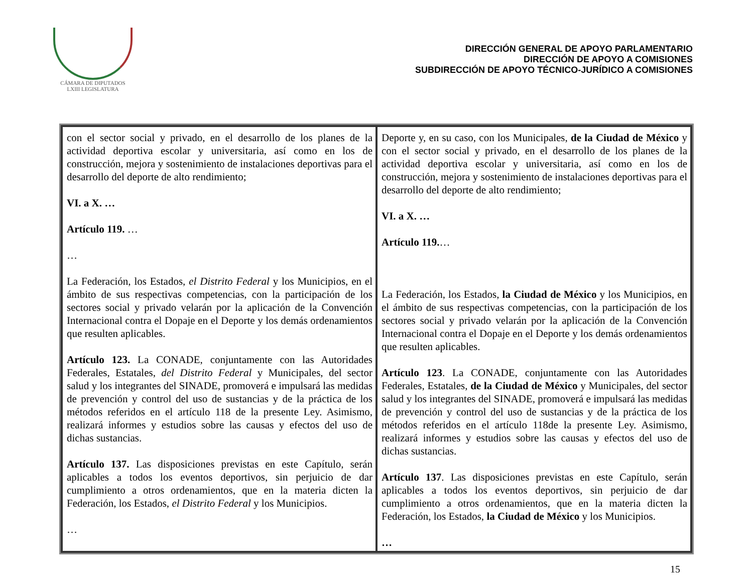CÁMARA DE DIPUTADOS
LXIII LEGISLATURA
DIRECCIÓN GENERAL DE APOYO PARLAMENTARIO
DIRECCIÓN DE APOYO A COMISIONES
SUBDIRECCIÓN DE APOYO TÉCNICO-JURÍDICO A COMISIONES
| con el sector social y privado, en el desarrollo de los planes de la actividad deportiva escolar y universitaria, así como en los de construcción, mejora y sostenimiento de instalaciones deportivas para el desarrollo del deporte de alto rendimiento; VI. a X. … Artículo 119. … … La Federación, los Estados, el Distrito Federal y los Municipios, en el ámbito de sus respectivas competencias, con la participación de los sectores social y privado velarán por la aplicación de la Convención Internacional contra el Dopaje en el Deporte y los demás ordenamientos que resulten aplicables. Artículo 123. La CONADE, conjuntamente con las Autoridades Federales, Estatales, del Distrito Federal y Municipales, del sector salud y los integrantes del SINADE, promoverá e impulsará las medidas de prevención y control del uso de sustancias y de la práctica de los métodos referidos en el artículo 118 de la presente Ley. Asimismo, realizará informes y estudios sobre las causas y efectos del uso de dichas sustancias. Artículo 137. Las disposiciones previstas en este Capítulo, serán aplicables a todos los eventos deportivos, sin perjuicio de dar cumplimiento a otros ordenamientos, que en la materia dicten la Federación, los Estados, el Distrito Federal y los Municipios. … | Deporte y, en su caso, con los Municipales, de la Ciudad de México y con el sector social y privado, en el desarrollo de los planes de la actividad deportiva escolar y universitaria, así como en los de construcción, mejora y sostenimiento de instalaciones deportivas para el desarrollo del deporte de alto rendimiento; VI. a X. … Artículo 119. … La Federación, los Estados, la Ciudad de México y los Municipios, en el ámbito de sus respectivas competencias, con la participación de los sectores social y privado velarán por la aplicación de la Convención Internacional contra el Dopaje en el Deporte y los demás ordenamientos que resulten aplicables. Artículo 123 . La CONADE, conjuntamente con las Autoridades Federales, Estatales, de la Ciudad de México y Municipales, del sector salud y los integrantes del SINADE, promoverá e impulsará las medidas de prevención y control del uso de sustancias y de la práctica de los métodos referidos en el artículo 118de la presente Ley. Asimismo, realizará informes y estudios sobre las causas y efectos del uso de dichas sustancias. Artículo 137 . Las disposiciones previstas en este Capítulo, serán aplicables a todos los eventos deportivos, sin perjuicio de dar cumplimiento a otros ordenamientos, que en la materia dicten la Federación, los Estados, la Ciudad de México y los Municipios. … |
15